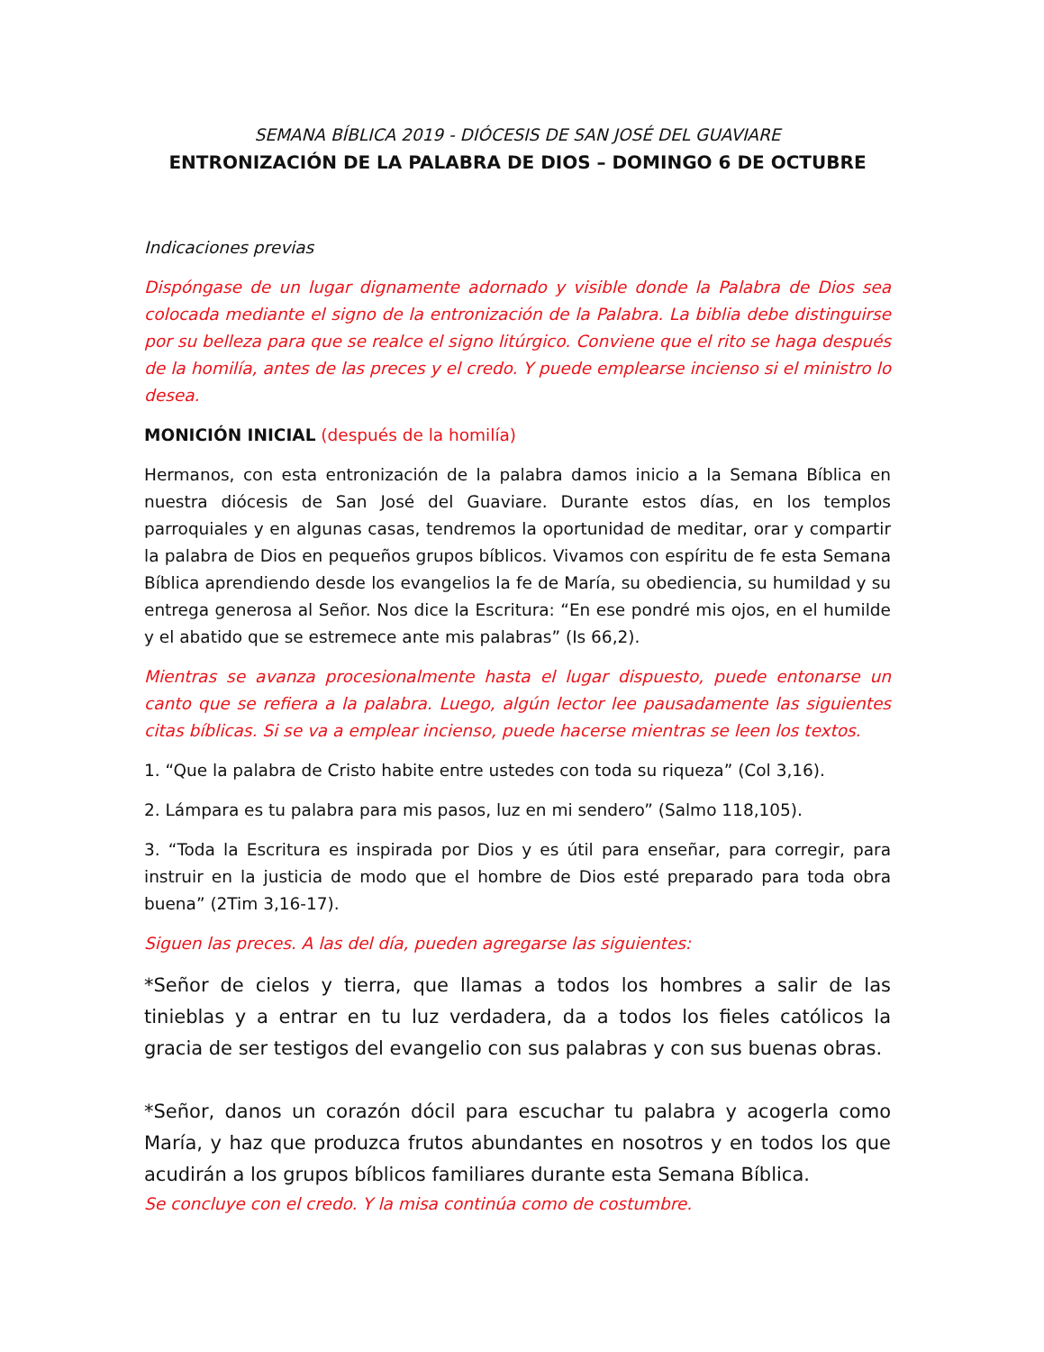SEMANA BÍBLICA 2019 - DIÓCESIS DE SAN JOSÉ DEL GUAVIARE
ENTRONIZACIÓN DE LA PALABRA DE DIOS – DOMINGO 6 DE OCTUBRE
Indicaciones previas
Dispóngase de un lugar dignamente adornado y visible donde la Palabra de Dios sea colocada mediante el signo de la entronización de la Palabra. La biblia debe distinguirse por su belleza para que se realce el signo litúrgico. Conviene que el rito se haga después de la homilía, antes de las preces y el credo. Y puede emplearse incienso si el ministro lo desea.
MONICIÓN INICIAL (después de la homilía)
Hermanos, con esta entronización de la palabra damos inicio a la Semana Bíblica en nuestra diócesis de San José del Guaviare. Durante estos días, en los templos parroquiales y en algunas casas, tendremos la oportunidad de meditar, orar y compartir la palabra de Dios en pequeños grupos bíblicos. Vivamos con espíritu de fe esta Semana Bíblica aprendiendo desde los evangelios la fe de María, su obediencia, su humildad y su entrega generosa al Señor. Nos dice la Escritura: “En ese pondré mis ojos, en el humilde y el abatido que se estremece ante mis palabras” (Is 66,2).
Mientras se avanza procesionalmente hasta el lugar dispuesto, puede entonarse un canto que se refiera a la palabra. Luego, algún lector lee pausadamente las siguientes citas bíblicas. Si se va a emplear incienso, puede hacerse mientras se leen los textos.
1. “Que la palabra de Cristo habite entre ustedes con toda su riqueza” (Col 3,16).
2. Lámpara es tu palabra para mis pasos, luz en mi sendero” (Salmo 118,105).
3. “Toda la Escritura es inspirada por Dios y es útil para enseñar, para corregir, para instruir en la justicia de modo que el hombre de Dios esté preparado para toda obra buena” (2Tim 3,16-17).
Siguen las preces. A las del día, pueden agregarse las siguientes:
*Señor de cielos y tierra, que llamas a todos los hombres a salir de las tinieblas y a entrar en tu luz verdadera, da a todos los fieles católicos la gracia de ser testigos del evangelio con sus palabras y con sus buenas obras.
*Señor, danos un corazón dócil para escuchar tu palabra y acogerla como María, y haz que produzca frutos abundantes en nosotros y en todos los que acudirán a los grupos bíblicos familiares durante esta Semana Bíblica.
Se concluye con el credo. Y la misa continúa como de costumbre.